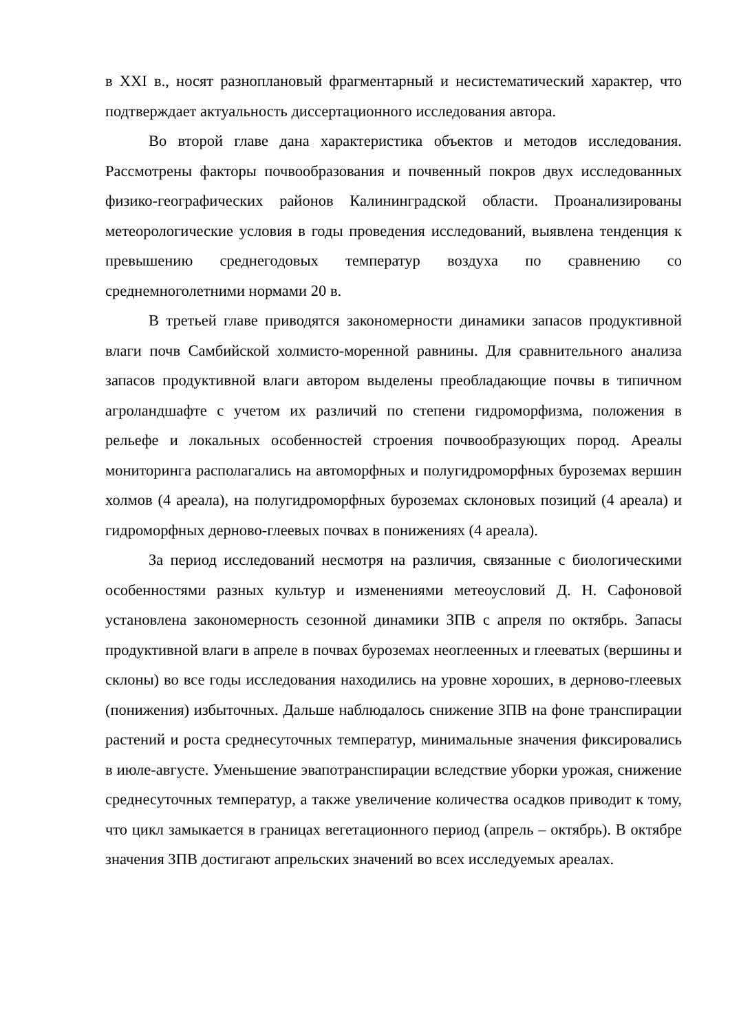в XXI в., носят разноплановый фрагментарный и несистематический характер, что подтверждает актуальность диссертационного исследования автора.
Во второй главе дана характеристика объектов и методов исследования. Рассмотрены факторы почвообразования и почвенный покров двух исследованных физико-географических районов Калининградской области. Проанализированы метеорологические условия в годы проведения исследований, выявлена тенденция к превышению среднегодовых температур воздуха по сравнению со среднемноголетними нормами 20 в.
В третьей главе приводятся закономерности динамики запасов продуктивной влаги почв Самбийской холмисто-моренной равнины. Для сравнительного анализа запасов продуктивной влаги автором выделены преобладающие почвы в типичном агроландшафте с учетом их различий по степени гидроморфизма, положения в рельефе и локальных особенностей строения почвообразующих пород. Ареалы мониторинга располагались на автоморфных и полугидроморфных буроземах вершин холмов (4 ареала), на полугидроморфных буроземах склоновых позиций (4 ареала) и гидроморфных дерново-глеевых почвах в понижениях (4 ареала).
За период исследований несмотря на различия, связанные с биологическими особенностями разных культур и изменениями метеоусловий Д. Н. Сафоновой установлена закономерность сезонной динамики ЗПВ с апреля по октябрь. Запасы продуктивной влаги в апреле в почвах буроземах неоглеенных и глееватых (вершины и склоны) во все годы исследования находились на уровне хороших, в дерново-глеевых (понижения) избыточных. Дальше наблюдалось снижение ЗПВ на фоне транспирации растений и роста среднесуточных температур, минимальные значения фиксировались в июле-августе. Уменьшение эвапотранспирации вследствие уборки урожая, снижение среднесуточных температур, а также увеличение количества осадков приводит к тому, что цикл замыкается в границах вегетационного период (апрель – октябрь). В октябре значения ЗПВ достигают апрельских значений во всех исследуемых ареалах.